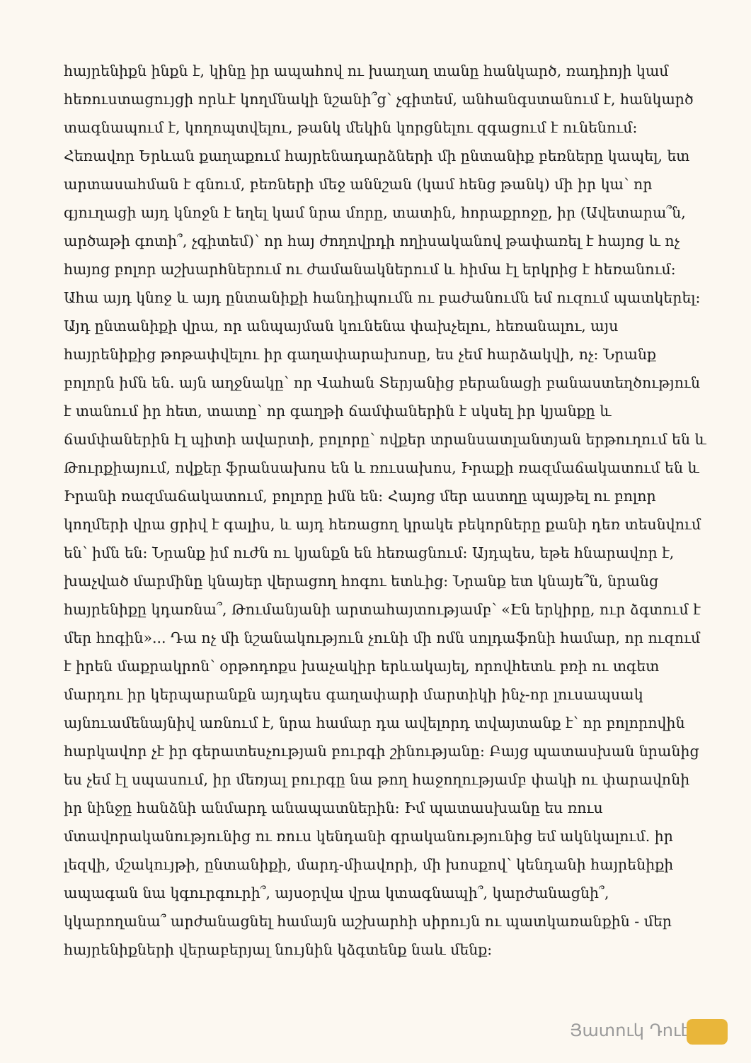հայրենիքն ինքն է, կինը իր ապահով ու խաղաղ տանը հանկարծ, ռադիոյի կամ հեռուստացույցի որևէ կողմնակի նշանի՞ց՝ չգիտեմ, անհանգստանում է, հանկարծ տագնապում է, կողոպտվելու, թանկ մեկին կորցնելու զգացում է ունենում: Հեռավոր Երևան քաղաքում հայրենադարձների մի ընտանիք բեռները կապել, ետ արտասահման է գնում, բեռների մեջ աննշան (կամ հենց թանկ) մի իր կա՝ որ գյուղացի այդ կնոջն է եղել կամ նրա մորը, տատին, հորաքրոջը, իր (Ավետարա՞ն, արծաթի գոտի՞, չգիտեմ)՝ որ հայ ժողովրդի ողիսականով թափառել է հայոց և ոչ հայոց բոլոր աշխարհներում ու ժամանակներում և հիմա էլ երկրից է հեռանում: Ահա այդ կնոջ և այդ ընտանիքի հանդիպումն ու բաժանումն եմ ուզում պատկերել: Այդ ընտանիքի վրա, որ անպայման կունենա փախչելու, հեռանալու, այս հայրենիքից թոթափվելու իր գաղափարախոսը, ես չեմ հարձակվի, ոչ: Նրանք բոլորն իմն են. այն աղջնակը՝ որ Վահան Տերյանից բերանացի բանաստեղծություն է տանում իր հետ, տատը՝ որ գաղթի ճամփաներին է սկսել իր կյանքը և ճամփաներին էլ պիտի ավարտի, բոլորը՝ ովքեր տրանսատլանտյան երթուղում են և Թուրքիայում, ովքեր ֆրանսախոս են և ռուսախոս, Իրաքի ռազմաճակատում են և Իրանի ռազմաճակատում, բոլորը իմն են: Հայոց մեր աստղը պայթել ու բոլոր կողմերի վրա ցրիվ է գալիս, և այդ հեռացող կրակե բեկորները քանի դեռ տեսնվում են՝ իմն են: Նրանք իմ ուժն ու կյանքն են հեռացնում: Այդպես, եթե հնարավոր է, խաչված մարմինը կնայեր վերացող հոգու ետևից: Նրանք ետ կնայե՞ն, նրանց հայրենիքը կդառնա՞, Թումանյանի արտահայտությամբ՝ «Էն երկիրը, ուր ձգտում է մեր հոգին»... Դա ոչ մի նշանակություն չունի մի ոմն սոլդաֆոնի համար, որ ուզում է իրեն մաքրակրոն՝ օրթոդոքս խաչակիր երևակայել, որովհետև բռի ու տգետ մարդու իր կերպարանքն այդպես գաղափարի մարտիկի ինչ-որ լուսապսակ այնուամենայնիվ առնում է, նրա համար դա ավելորդ տվայտանք է՝ որ բոլորովին հարկավոր չէ իր գերատեսչության բուրգի շինությանը: Բայց պատասխան նրանից ես չեմ էլ սպասում, իր մեռյալ բուրգը նա թող հաջողությամբ փակի ու փարավոնի իր նինջը հանձնի անմարդ անապատներին: Իմ պատասխանը ես ռուս մտավորականությունից ու ռուս կենդանի գրականությունից եմ ակնկալում. իր լեզվի, մշակույթի, ընտանիքի, մարդ-միավորի, մի խոսքով՝ կենդանի հայրենիքի ապագան նա կգուրգուրի՞, այսօրվա վրա կտագնապի՞, կարժանացնի՞, կկարողանա՞ արժանացնել համայն աշխարհի սիրույն ու պատկառանքին - մեր հայրենիքների վերաբերյալ նույնին կձգտենք նաև մենք:
Յատուկ Դուէմ